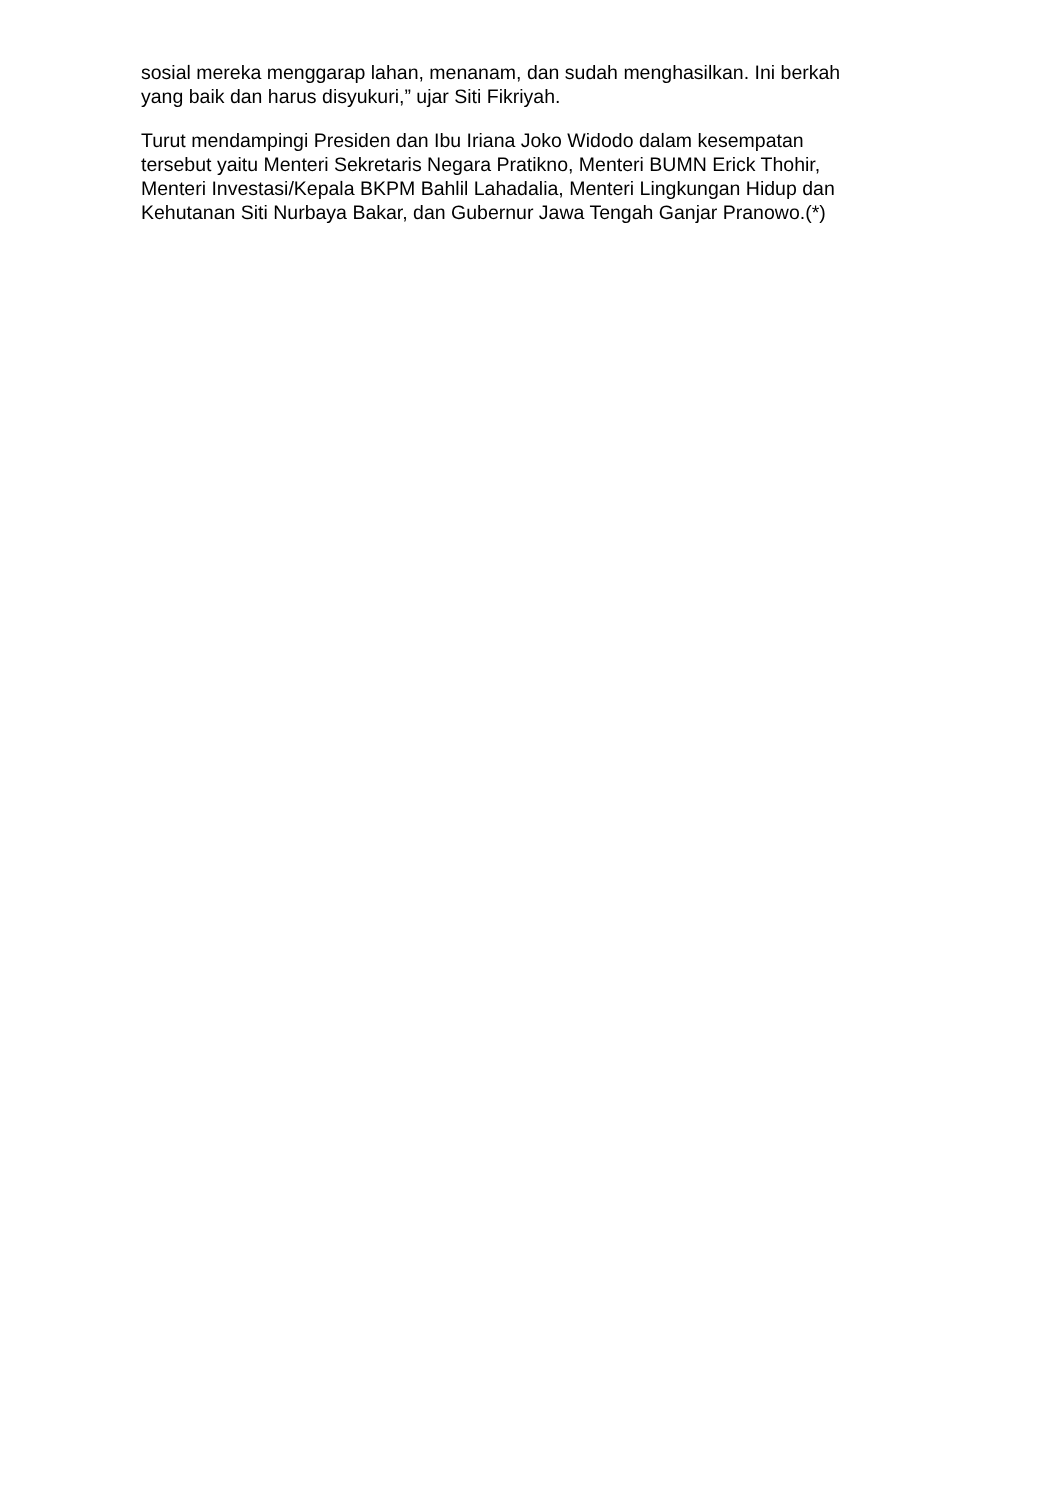sosial mereka menggarap lahan, menanam, dan sudah menghasilkan. Ini berkah
yang baik dan harus disyukuri,” ujar Siti Fikriyah.
Turut mendampingi Presiden dan Ibu Iriana Joko Widodo dalam kesempatan
tersebut yaitu Menteri Sekretaris Negara Pratikno, Menteri BUMN Erick Thohir,
Menteri Investasi/Kepala BKPM Bahlil Lahadalia, Menteri Lingkungan Hidup dan
Kehutanan Siti Nurbaya Bakar, dan Gubernur Jawa Tengah Ganjar Pranowo.(*)